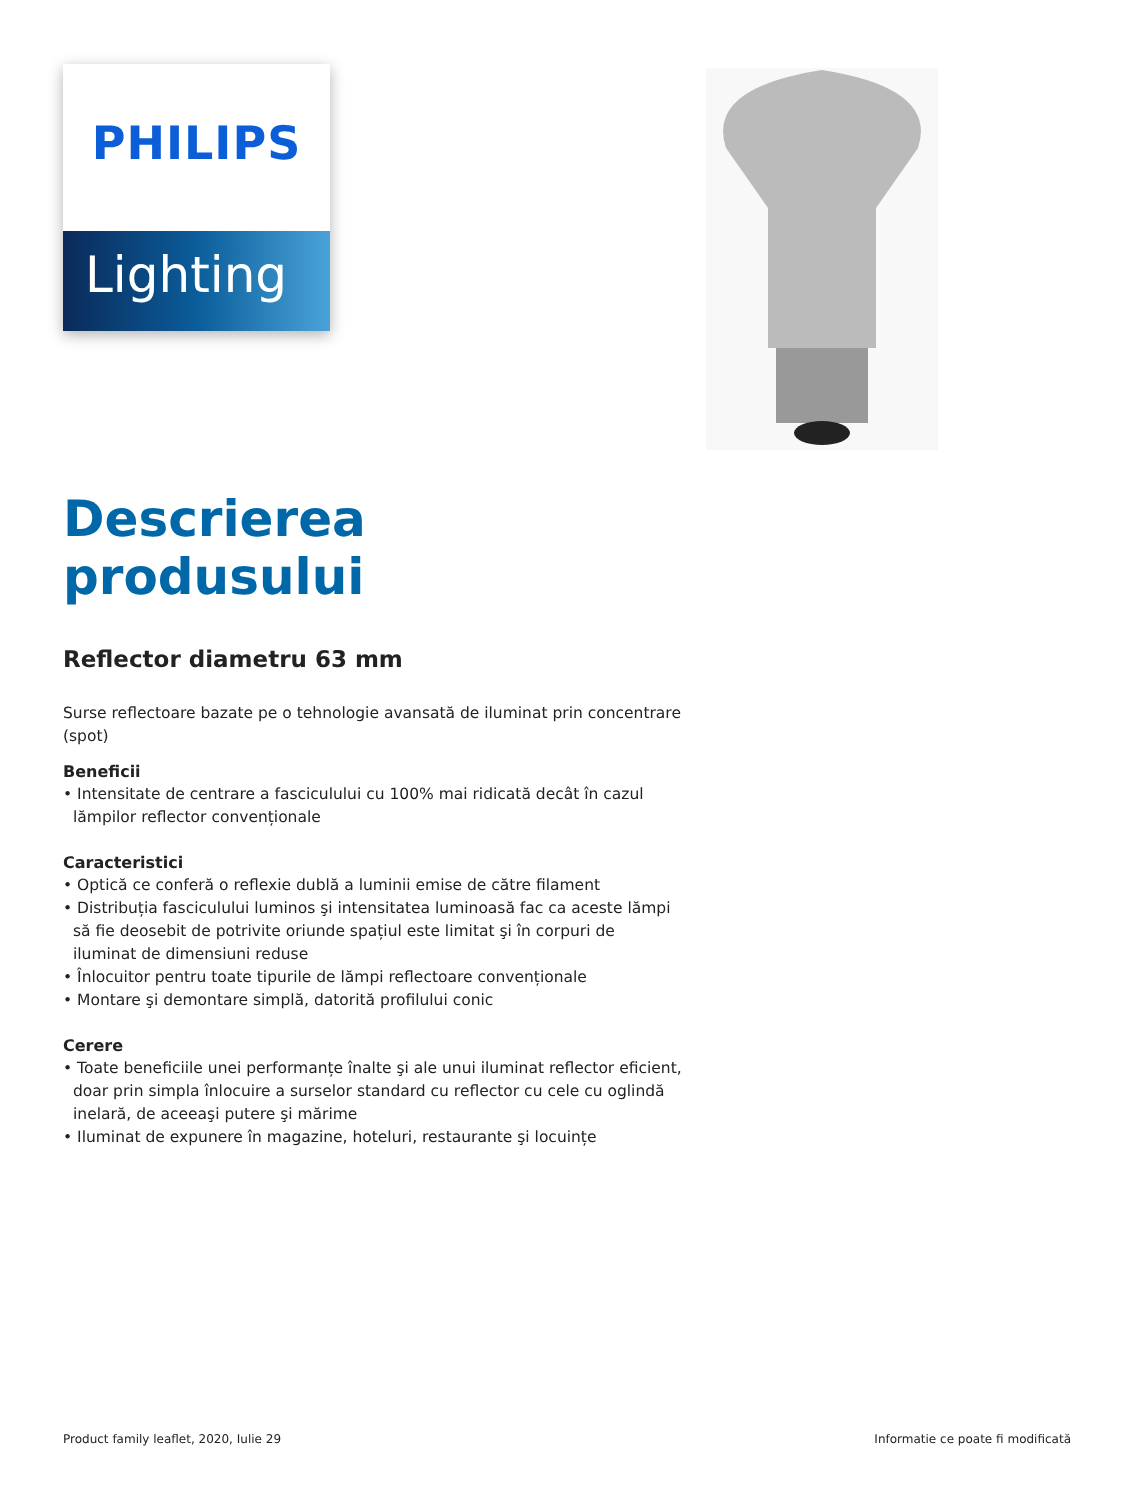PHILIPS
Lighting
Descrierea produsului
Reflector diametru 63 mm
Surse reflectoare bazate pe o tehnologie avansată de iluminat prin concentrare (spot)
Beneficii
• Intensitate de centrare a fasciculului cu 100% mai ridicată decât în cazul lămpilor reflector convenționale
Caracteristici
• Optică ce conferă o reflexie dublă a luminii emise de către filament
• Distribuția fasciculului luminos şi intensitatea luminoasă fac ca aceste lămpi să fie deosebit de potrivite oriunde spațiul este limitat şi în corpuri de iluminat de dimensiuni reduse
• Înlocuitor pentru toate tipurile de lămpi reflectoare convenționale
• Montare şi demontare simplă, datorită profilului conic
Cerere
• Toate beneficiile unei performanțe înalte şi ale unui iluminat reflector eficient, doar prin simpla înlocuire a surselor standard cu reflector cu cele cu oglindă inelară, de aceeaşi putere şi mărime
• Iluminat de expunere în magazine, hoteluri, restaurante şi locuințe
Product family leaflet, 2020, Iulie 29 Informatie ce poate fi modificată